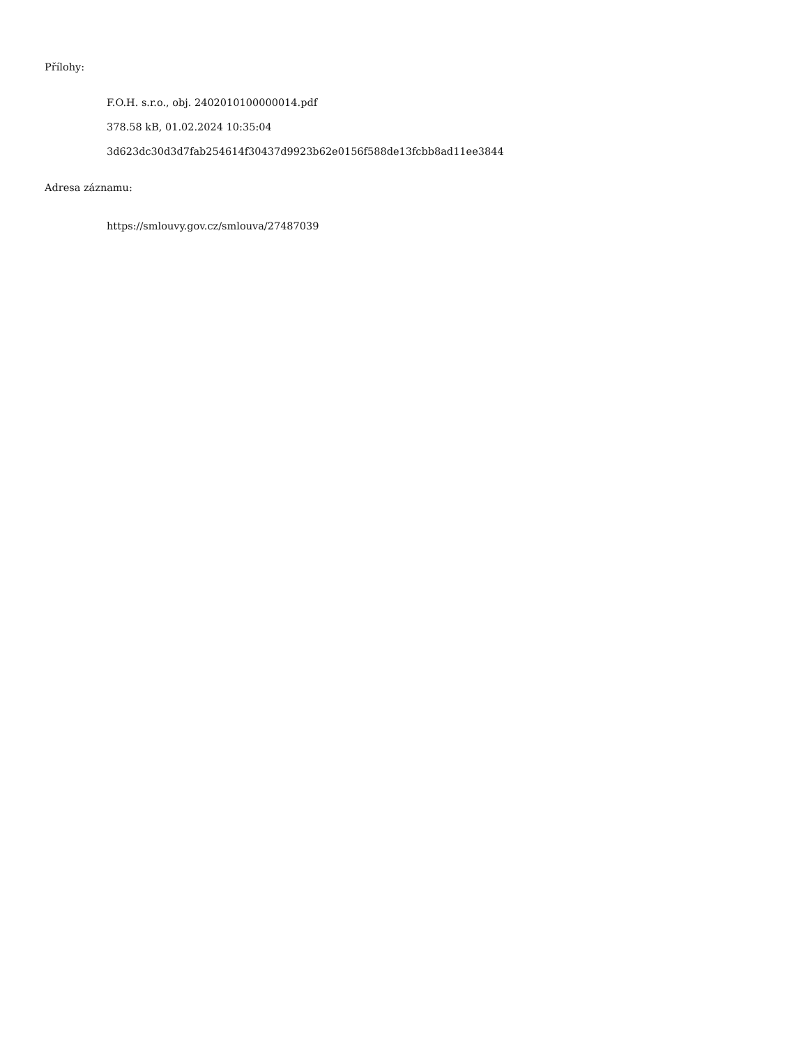Přílohy:
F.O.H. s.r.o., obj. 2402010100000014.pdf
378.58 kB, 01.02.2024 10:35:04
3d623dc30d3d7fab254614f30437d9923b62e0156f588de13fcbb8ad11ee3844
Adresa záznamu:
https://smlouvy.gov.cz/smlouva/27487039